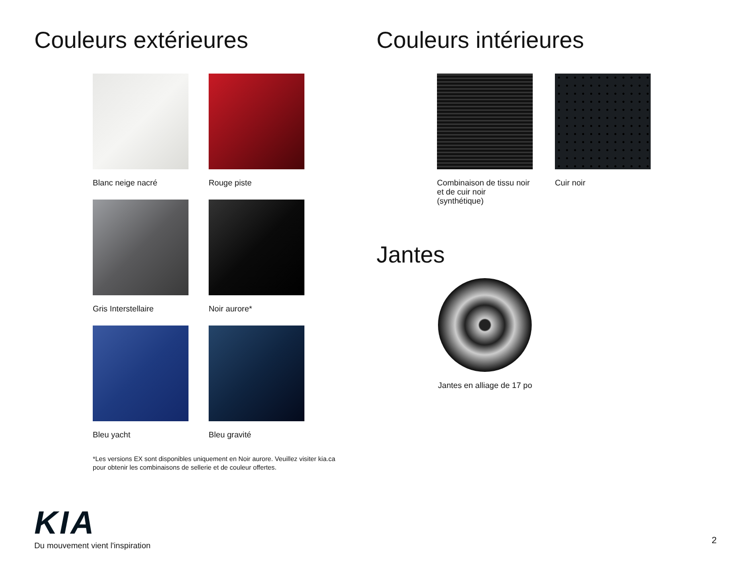Couleurs extérieures
Blanc neige nacré
Rouge piste
Gris Interstellaire
Noir aurore*
Bleu yacht
Bleu gravité
*Les versions EX sont disponibles uniquement en Noir aurore. Veuillez visiter kia.ca pour obtenir les combinaisons de sellerie et de couleur offertes.
Couleurs intérieures
Combinaison de tissu noir et de cuir noir (synthétique)
Cuir noir
Jantes
Jantes en alliage de 17 po
KIA
Du mouvement vient l'inspiration
2